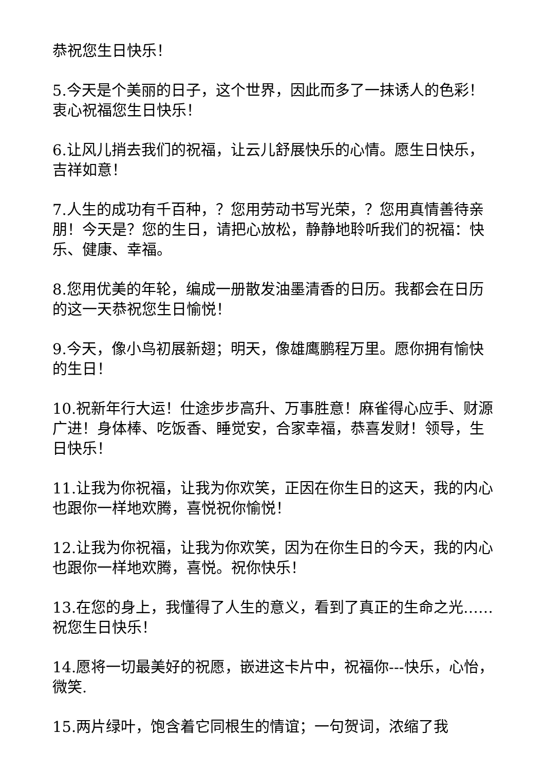恭祝您生日快乐！
5.今天是个美丽的日子，这个世界，因此而多了一抹诱人的色彩！衷心祝福您生日快乐！
6.让风儿捎去我们的祝福，让云儿舒展快乐的心情。愿生日快乐，吉祥如意！
7.人生的成功有千百种，？您用劳动书写光荣，？您用真情善待亲朋！今天是？您的生日，请把心放松，静静地聆听我们的祝福：快乐、健康、幸福。
8.您用优美的年轮，编成一册散发油墨清香的日历。我都会在日历的这一天恭祝您生日愉悦！
9.今天，像小鸟初展新翅；明天，像雄鹰鹏程万里。愿你拥有愉快的生日！
10.祝新年行大运！仕途步步高升、万事胜意！麻雀得心应手、财源广进！身体棒、吃饭香、睡觉安，合家幸福，恭喜发财！领导，生日快乐！
11.让我为你祝福，让我为你欢笑，正因在你生日的这天，我的内心也跟你一样地欢腾，喜悦祝你愉悦！
12.让我为你祝福，让我为你欢笑，因为在你生日的今天，我的内心也跟你一样地欢腾，喜悦。祝你快乐！
13.在您的身上，我懂得了人生的意义，看到了真正的生命之光……祝您生日快乐！
14.愿将一切最美好的祝愿，嵌进这卡片中，祝福你---快乐，心怡，微笑.
15.两片绿叶，饱含着它同根生的情谊；一句贺词，浓缩了我